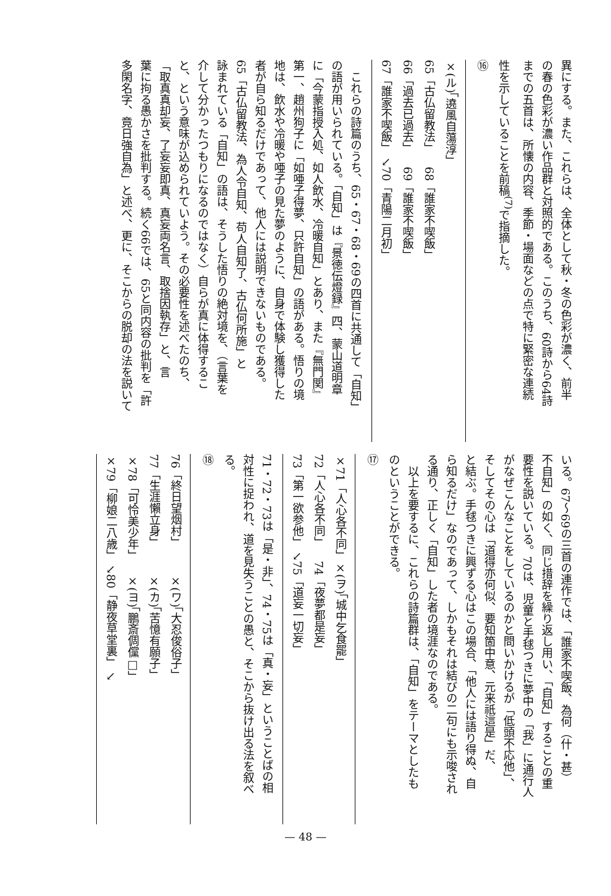異にする。また、これらは、全体として秋・冬の色彩が濃く、前半
の春の色彩が濃い作品群と対照的である。このうち、60詩から64詩
までの五首は、所懐の内容、季節・場面などの点で特に緊密な連続
性を示していることを前稿<sup>(7)</sup>で指摘した。
⑯
| ×(ル)「遶風自蕩淳」 | |
| 65「古仏留教法」 | 68「誰家不喫飯」 |
| 66「過去已過去」 | 69「誰家不喫飯」 |
| 67「誰家不喫飯」 ↘ | 70「青陽二月初」 |
　これらの詩篇のうち、65・67・68・69の四首に共通して「自知」
の語が用いられている。「自知」は『景徳伝燈録』四、蒙山道明章
に「今蒙指授入処、如人飲水、冷暖自知」とあり、また『無門関』
第一、趙州狗子に「如唖子得夢、只許自知」の語がある。悟りの境
地は、飲水や冷暖や唖子の見た夢のように、自身で体験し獲得した
者が自ら知るだけであって、他人には説明できないものである。
65「古仏留教法、為人令自知、苟人自知了、古仏何所施」と
詠まれている「自知」の語は、そうした悟りの絶対境を、（言葉を
介して分かったつもりになるのではなく）自らが真に体得するこ
と、という意味が込められていよう。その必要性を述べたのち、
「取真真却妄、了妄妄即真、真妄両名言、取捨因執存」と、言
葉に拘る愚かさを批判する。続く66では、65と同内容の批判を「許
多閑名字、竟日強自為」と述べ、更に、そこからの脱却の法を説いて
いる。67〜69の三首の連作では、「誰家不喫飯、為何（什・甚）
不自知」の如く、同じ措辞を繰り返し用い、「自知」することの重
要性を説いている。70は、児童と手毬つきに夢中の「我」に通行人
がなぜこんなことをしているのかと問いかけるが「低頭不応他」、
そしてその心は「道得亦何似、要知箇中意、元来祇這是」だ、
と結ぶ。手毬つきに興ずる心はこの場合、「他人には語り得ぬ、自
ら知るだけ」なのであって、しかもそれは結びの二句にも示唆され
る通り、正しく「自知」した者の境涯なのである。
　以上を要するに、これらの詩篇群は、「自知」をテーマとしたも
のということができる。
⑰
| ×71「人心各不同」 | ×(ヲ)「城中乞食罷」 |
| 72「人心各不同」 | 74「夜夢都是妄」 |
| 73「第一欲参他」 ↘ | 75「道妄一切妄」 |
71・72・73は「是・非」、74・75は「真・妄」ということばの相
対性に捉われ、道を見失うことの愚と、そこから抜け出る法を叙べ
る。
⑱
| 76「終日望烟村」 | ×(ワ)「大忍俊俗子」 |
| 77「生涯懶立身」 | ×(カ)「苦憶有願子」 |
| ×78「可怜美少年」 | ×(ヨ)「鵬斎倜儻□」 |
| ×79「柳娘二八歳」 ↘ | 80「静夜草堂裏」 ↘ |
— 48 —